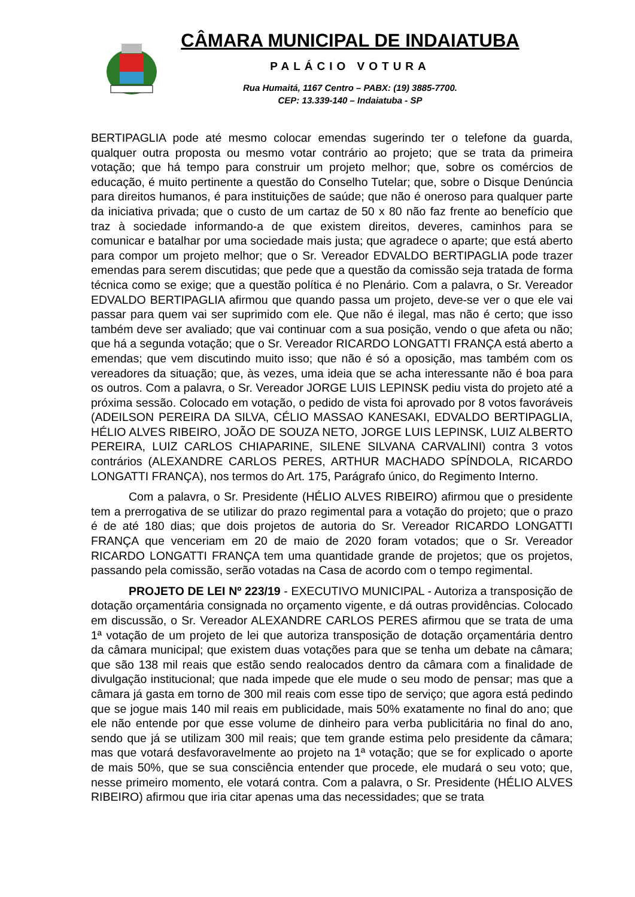CÂMARA MUNICIPAL DE INDAIATUBA
PALÁCIO VOTURA
Rua Humaitá, 1167 Centro – PABX: (19) 3885-7700.
CEP: 13.339-140 – Indaiatuba - SP
BERTIPAGLIA pode até mesmo colocar emendas sugerindo ter o telefone da guarda, qualquer outra proposta ou mesmo votar contrário ao projeto; que se trata da primeira votação; que há tempo para construir um projeto melhor; que, sobre os comércios de educação, é muito pertinente a questão do Conselho Tutelar; que, sobre o Disque Denúncia para direitos humanos, é para instituições de saúde; que não é oneroso para qualquer parte da iniciativa privada; que o custo de um cartaz de 50 x 80 não faz frente ao benefício que traz à sociedade informando-a de que existem direitos, deveres, caminhos para se comunicar e batalhar por uma sociedade mais justa; que agradece o aparte; que está aberto para compor um projeto melhor; que o Sr. Vereador EDVALDO BERTIPAGLIA pode trazer emendas para serem discutidas; que pede que a questão da comissão seja tratada de forma técnica como se exige; que a questão política é no Plenário. Com a palavra, o Sr. Vereador EDVALDO BERTIPAGLIA afirmou que quando passa um projeto, deve-se ver o que ele vai passar para quem vai ser suprimido com ele. Que não é ilegal, mas não é certo; que isso também deve ser avaliado; que vai continuar com a sua posição, vendo o que afeta ou não; que há a segunda votação; que o Sr. Vereador RICARDO LONGATTI FRANÇA está aberto a emendas; que vem discutindo muito isso; que não é só a oposição, mas também com os vereadores da situação; que, às vezes, uma ideia que se acha interessante não é boa para os outros. Com a palavra, o Sr. Vereador JORGE LUIS LEPINSK pediu vista do projeto até a próxima sessão. Colocado em votação, o pedido de vista foi aprovado por 8 votos favoráveis (ADEILSON PEREIRA DA SILVA, CÉLIO MASSAO KANESAKI, EDVALDO BERTIPAGLIA, HÉLIO ALVES RIBEIRO, JOÃO DE SOUZA NETO, JORGE LUIS LEPINSK, LUIZ ALBERTO PEREIRA, LUIZ CARLOS CHIAPARINE, SILENE SILVANA CARVALINI) contra 3 votos contrários (ALEXANDRE CARLOS PERES, ARTHUR MACHADO SPÍNDOLA, RICARDO LONGATTI FRANÇA), nos termos do Art. 175, Parágrafo único, do Regimento Interno.
Com a palavra, o Sr. Presidente (HÉLIO ALVES RIBEIRO) afirmou que o presidente tem a prerrogativa de se utilizar do prazo regimental para a votação do projeto; que o prazo é de até 180 dias; que dois projetos de autoria do Sr. Vereador RICARDO LONGATTI FRANÇA que venceriam em 20 de maio de 2020 foram votados; que o Sr. Vereador RICARDO LONGATTI FRANÇA tem uma quantidade grande de projetos; que os projetos, passando pela comissão, serão votadas na Casa de acordo com o tempo regimental.
PROJETO DE LEI Nº 223/19 - EXECUTIVO MUNICIPAL - Autoriza a transposição de dotação orçamentária consignada no orçamento vigente, e dá outras providências. Colocado em discussão, o Sr. Vereador ALEXANDRE CARLOS PERES afirmou que se trata de uma 1ª votação de um projeto de lei que autoriza transposição de dotação orçamentária dentro da câmara municipal; que existem duas votações para que se tenha um debate na câmara; que são 138 mil reais que estão sendo realocados dentro da câmara com a finalidade de divulgação institucional; que nada impede que ele mude o seu modo de pensar; mas que a câmara já gasta em torno de 300 mil reais com esse tipo de serviço; que agora está pedindo que se jogue mais 140 mil reais em publicidade, mais 50% exatamente no final do ano; que ele não entende por que esse volume de dinheiro para verba publicitária no final do ano, sendo que já se utilizam 300 mil reais; que tem grande estima pelo presidente da câmara; mas que votará desfavoravelmente ao projeto na 1ª votação; que se for explicado o aporte de mais 50%, que se sua consciência entender que procede, ele mudará o seu voto; que, nesse primeiro momento, ele votará contra. Com a palavra, o Sr. Presidente (HÉLIO ALVES RIBEIRO) afirmou que iria citar apenas uma das necessidades; que se trata